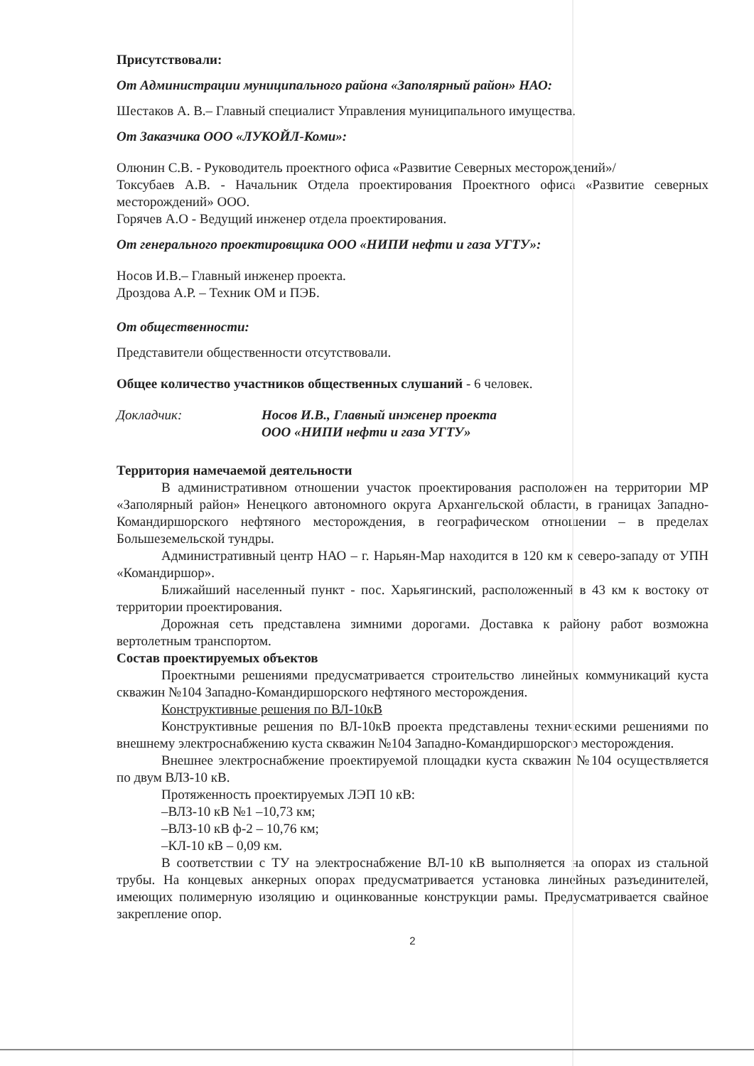Присутствовали:
От Администрации муниципального района «Заполярный район» НАО:
Шестаков А. В.– Главный специалист Управления муниципального имущества.
От Заказчика ООО «ЛУКОЙЛ-Коми»:
Олюнин С.В. - Руководитель проектного офиса «Развитие Северных месторождений»/
Токсубаев А.В. - Начальник Отдела проектирования Проектного офиса «Развитие северных месторождений» ООО.
Горячев А.О - Ведущий инженер отдела проектирования.
От генерального проектировщика ООО «НИПИ нефти и газа УГТУ»:
Носов И.В.– Главный инженер проекта.
Дроздова А.Р. – Техник ОМ и ПЭБ.
От общественности:
Представители общественности отсутствовали.
Общее количество участников общественных слушаний - 6 человек.
Докладчик: Носов И.В., Главный инженер проекта
ООО «НИПИ нефти и газа УГТУ»
Территория намечаемой деятельности
В административном отношении участок проектирования расположен на территории МР «Заполярный район» Ненецкого автономного округа Архангельской области, в границах Западно-Командиршорского нефтяного месторождения, в географическом отношении – в пределах Большеземельской тундры.
Административный центр НАО – г. Нарьян-Мар находится в 120 км к северо-западу от УПН «Командиршор».
Ближайший населенный пункт - пос. Харьягинский, расположенный в 43 км к востоку от территории проектирования.
Дорожная сеть представлена зимними дорогами. Доставка к району работ возможна вертолетным транспортом.
Состав проектируемых объектов
Проектными решениями предусматривается строительство линейных коммуникаций куста скважин №104 Западно-Командиршорского нефтяного месторождения.
Конструктивные решения по ВЛ-10кВ
Конструктивные решения по ВЛ-10кВ проекта представлены техническими решениями по внешнему электроснабжению куста скважин №104 Западно-Командиршорского месторождения.
Внешнее электроснабжение проектируемой площадки куста скважин №104 осуществляется по двум ВЛЗ-10 кВ.
Протяженность проектируемых ЛЭП 10 кВ:
–ВЛЗ-10 кВ №1 –10,73 км;
–ВЛЗ-10 кВ ф-2 – 10,76 км;
–КЛ-10 кВ – 0,09 км.
В соответствии с ТУ на электроснабжение ВЛ-10 кВ выполняется на опорах из стальной трубы. На концевых анкерных опорах предусматривается установка линейных разъединителей, имеющих полимерную изоляцию и оцинкованные конструкции рамы. Предусматривается свайное закрепление опор.
2